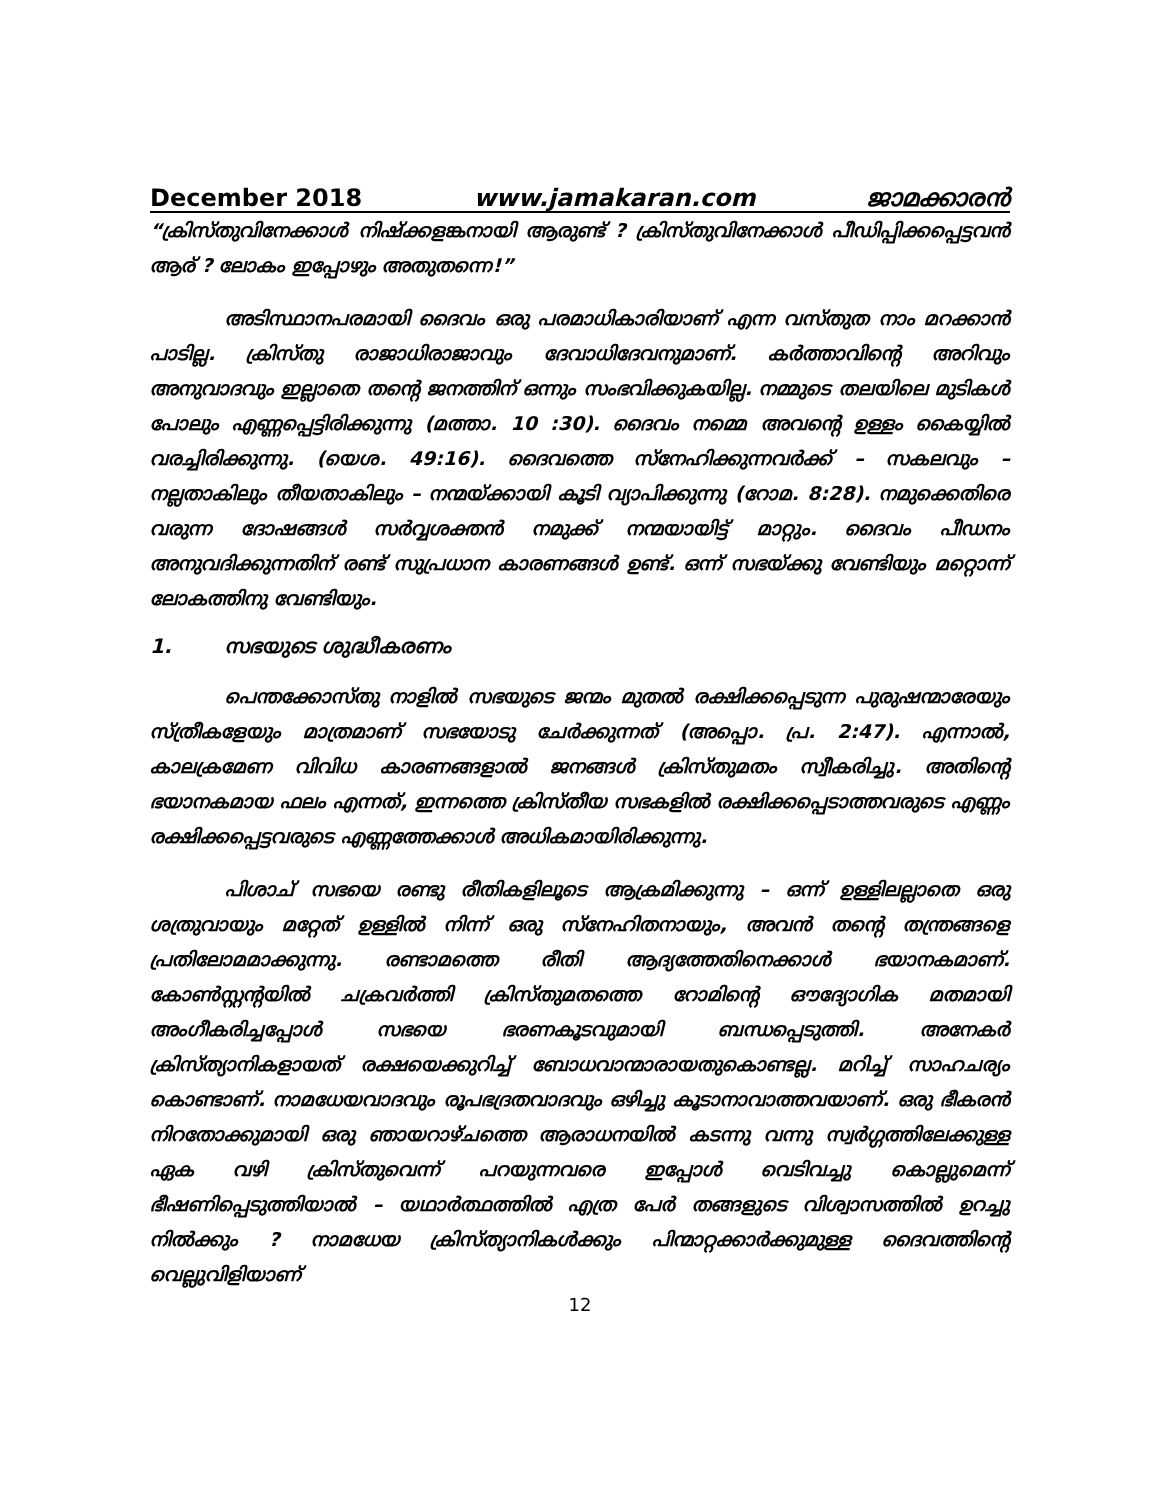December 2018 www.jamakaran.com ജാമക്കാരൻ
“ക്രിസ്തുവിനേക്കാൾ നിഷ്ക്കളങ്കനായി ആരുണ്ട് ? ക്രിസ്തുവിനേക്കാൾ പീഡിപ്പിക്കപ്പെട്ടവൻ ആര് ? ലോകം ഇപ്പോഴും അതുതന്നെ!”
അടിസ്ഥാനപരമായി ദൈവം ഒരു പരമാധികാരിയാണ് എന്ന വസ്തുത നാം മറക്കാൻ പാടില്ല. ക്രിസ്തു രാജാധിരാജാവും ദേവാധിദേവനുമാണ്. കർത്താവിന്റെ അറിവും അനുവാദവും ഇല്ലാതെ തന്റെ ജനത്തിന് ഒന്നും സംഭവിക്കുകയില്ല. നമ്മുടെ തലയിലെ മുടികൾ പോലും എണ്ണപ്പെട്ടിരിക്കുന്നു (മത്താ. 10 :30). ദൈവം നമ്മെ അവന്റെ ഉള്ളം കൈയ്യിൽ വരച്ചിരിക്കുന്നു. (യെശ. 49:16). ദൈവത്തെ സ്നേഹിക്കുന്നവർക്ക് – സകലവും – നല്ലതാകിലും തീയതാകിലും – നന്മയ്ക്കായി കൂടി വ്യാപിക്കുന്നു (റോമ. 8:28). നമുക്കെതിരെ വരുന്ന ദോഷങ്ങൾ സർവ്വശക്തൻ നമുക്ക് നന്മയായിട്ട് മാറ്റും. ദൈവം പീഡനം അനുവദിക്കുന്നതിന് രണ്ട് സുപ്രധാന കാരണങ്ങൾ ഉണ്ട്. ഒന്ന് സഭയ്ക്കു വേണ്ടിയും മറ്റൊന്ന് ലോകത്തിനു വേണ്ടിയും.
1. സഭയുടെ ശുദ്ധീകരണം
പെന്തക്കോസ്തു നാളിൽ സഭയുടെ ജന്മം മുതൽ രക്ഷിക്കപ്പെടുന്ന പുരുഷന്മാരേയും സ്ത്രീകളേയും മാത്രമാണ് സഭയോടു ചേർക്കുന്നത് (അപ്പൊ. പ്ര. 2:47). എന്നാൽ, കാലക്രമേണ വിവിധ കാരണങ്ങളാൽ ജനങ്ങൾ ക്രിസ്തുമതം സ്വീകരിച്ചു. അതിന്റെ ഭയാനകമായ ഫലം എന്നത്, ഇന്നത്തെ ക്രിസ്തീയ സഭകളിൽ രക്ഷിക്കപ്പെടാത്തവരുടെ എണ്ണം രക്ഷിക്കപ്പെട്ടവരുടെ എണ്ണത്തേക്കാൾ അധികമായിരിക്കുന്നു.
പിശാച് സഭയെ രണ്ടു രീതികളിലൂടെ ആക്രമിക്കുന്നു – ഒന്ന് ഉള്ളിലല്ലാതെ ഒരു ശത്രുവായും മറ്റേത് ഉള്ളിൽ നിന്ന് ഒരു സ്നേഹിതനായും, അവൻ തന്റെ തന്ത്രങ്ങളെ പ്രതിലോമമാക്കുന്നു. രണ്ടാമത്തെ രീതി ആദ്യത്തേതിനെക്കാൾ ഭയാനകമാണ്. കോൺസ്റ്റന്റയിൽ ചക്രവർത്തി ക്രിസ്തുമതത്തെ റോമിന്റെ ഔദ്യോഗിക മതമായി അംഗീകരിച്ചപ്പോൾ സഭയെ ഭരണകൂടവുമായി ബന്ധപ്പെടുത്തി. അനേകർ ക്രിസ്ത്യാനികളായത് രക്ഷയെക്കുറിച്ച് ബോധവാന്മാരായതുകൊണ്ടല്ല. മറിച്ച് സാഹചര്യം കൊണ്ടാണ്. നാമധേയവാദവും രൂപഭദ്രതവാദവും ഒഴിച്ചു കൂടാനാവാത്തവയാണ്. ഒരു ഭീകരൻ നിറതോക്കുമായി ഒരു ഞായറാഴ്ചത്തെ ആരാധനയിൽ കടന്നു വന്നു സ്വർഗ്ഗത്തിലേക്കുള്ള ഏക വഴി ക്രിസ്തുവെന്ന് പറയുന്നവരെ ഇപ്പോൾ വെടിവച്ചു കൊല്ലുമെന്ന് ഭീഷണിപ്പെടുത്തിയാൽ – യഥാർത്ഥത്തിൽ എത്ര പേർ തങ്ങളുടെ വിശ്വാസത്തിൽ ഉറച്ചു നിൽക്കും ? നാമധേയ ക്രിസ്ത്യാനികൾക്കും പിന്മാറ്റക്കാർക്കുമുള്ള ദൈവത്തിന്റെ വെല്ലുവിളിയാണ്
12